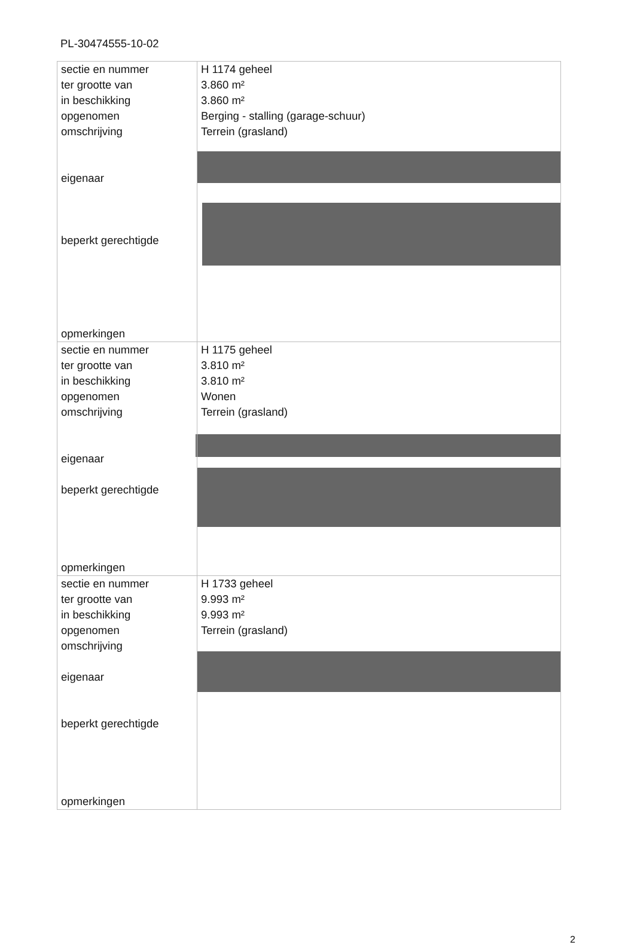PL-30474555-10-02
| sectie en nummer ter grootte van in beschikking opgenomen omschrijving eigenaar beperkt gerechtigde opmerkingen | H 1174 geheel 3.860 m² 3.860 m² Berging - stalling (garage-schuur) Terrein (grasland) |
| sectie en nummer ter grootte van in beschikking opgenomen omschrijving eigenaar beperkt gerechtigde opmerkingen | H 1175 geheel 3.810 m² 3.810 m² Wonen Terrein (grasland) |
| sectie en nummer ter grootte van in beschikking opgenomen omschrijving eigenaar beperkt gerechtigde opmerkingen | H 1733 geheel 9.993 m² 9.993 m² Terrein (grasland) |
2